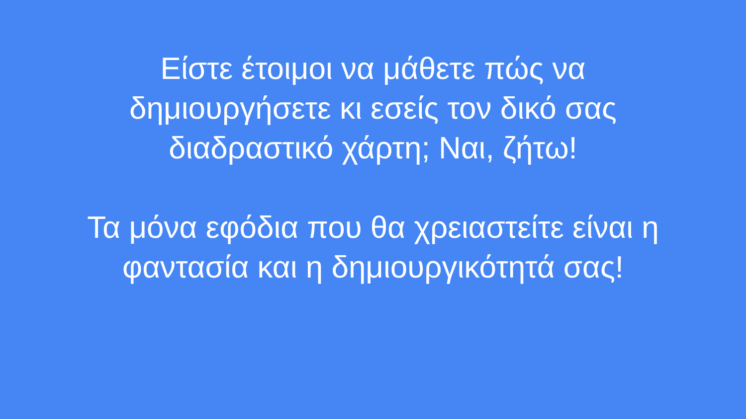Είστε έτοιμοι να μάθετε πώς να
δημιουργήσετε κι εσείς τον δικό σας
διαδραστικό χάρτη; Ναι, ζήτω!
Τα μόνα εφόδια που θα χρειαστείτε είναι η
φαντασία και η δημιουργικότητά σας!